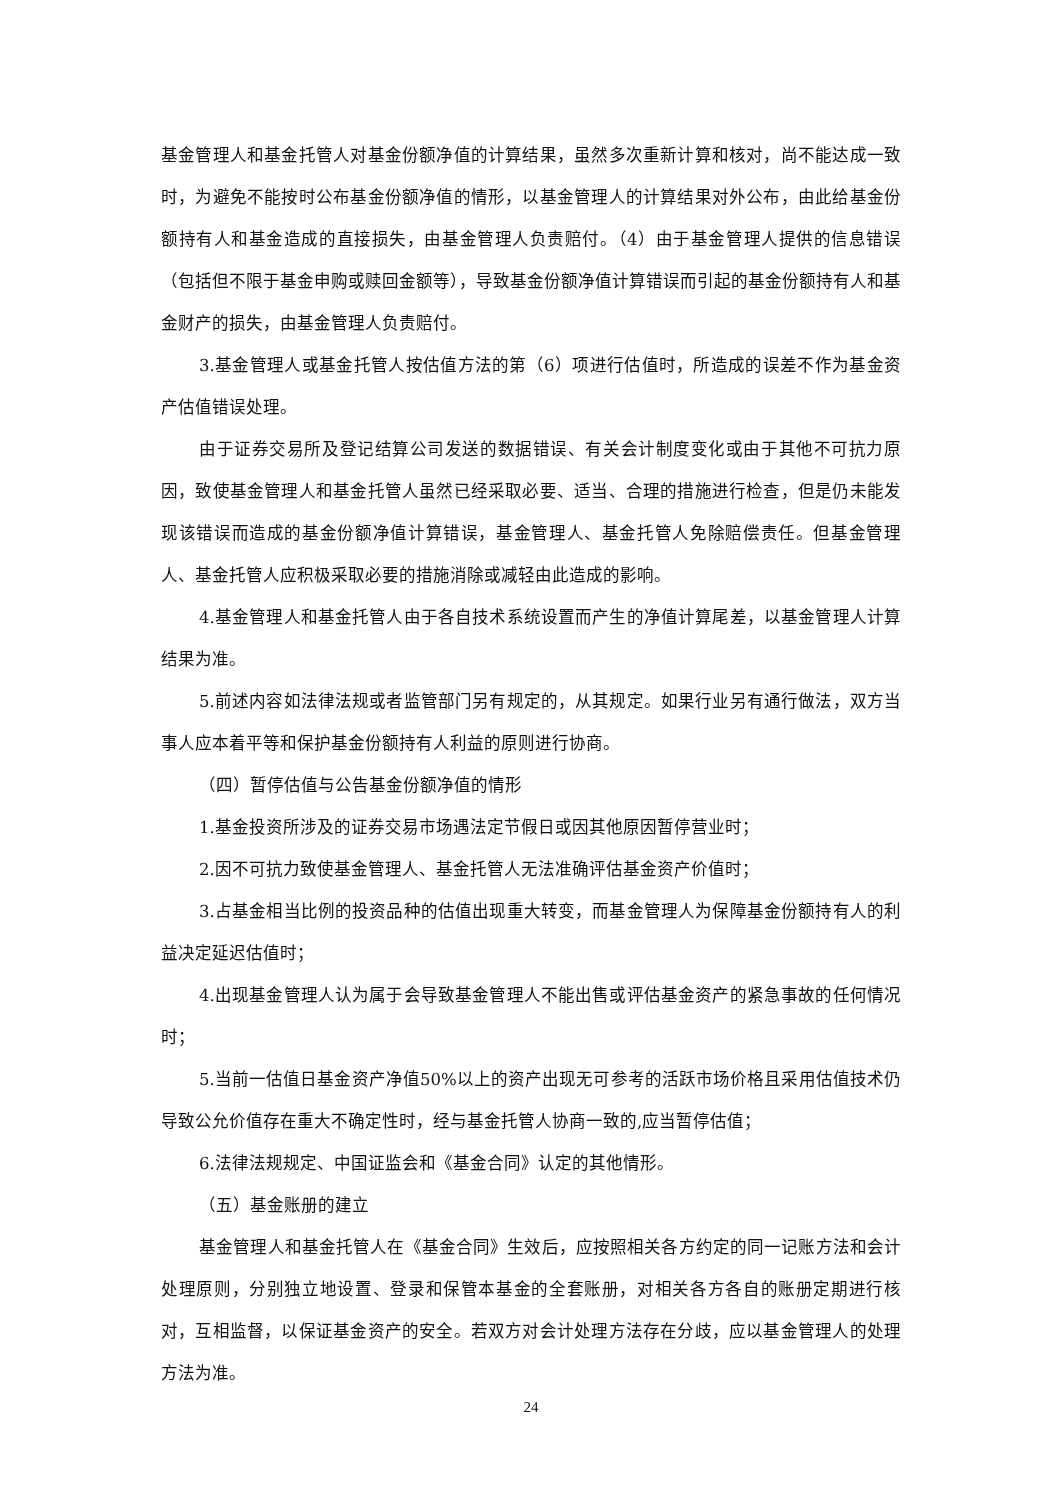基金管理人和基金托管人对基金份额净值的计算结果，虽然多次重新计算和核对，尚不能达成一致时，为避免不能按时公布基金份额净值的情形，以基金管理人的计算结果对外公布，由此给基金份额持有人和基金造成的直接损失，由基金管理人负责赔付。（4）由于基金管理人提供的信息错误（包括但不限于基金申购或赎回金额等），导致基金份额净值计算错误而引起的基金份额持有人和基金财产的损失，由基金管理人负责赔付。
3.基金管理人或基金托管人按估值方法的第（6）项进行估值时，所造成的误差不作为基金资产估值错误处理。
由于证券交易所及登记结算公司发送的数据错误、有关会计制度变化或由于其他不可抗力原因，致使基金管理人和基金托管人虽然已经采取必要、适当、合理的措施进行检查，但是仍未能发现该错误而造成的基金份额净值计算错误，基金管理人、基金托管人免除赔偿责任。但基金管理人、基金托管人应积极采取必要的措施消除或减轻由此造成的影响。
4.基金管理人和基金托管人由于各自技术系统设置而产生的净值计算尾差，以基金管理人计算结果为准。
5.前述内容如法律法规或者监管部门另有规定的，从其规定。如果行业另有通行做法，双方当事人应本着平等和保护基金份额持有人利益的原则进行协商。
（四）暂停估值与公告基金份额净值的情形
1.基金投资所涉及的证券交易市场遇法定节假日或因其他原因暂停营业时；
2.因不可抗力致使基金管理人、基金托管人无法准确评估基金资产价值时；
3.占基金相当比例的投资品种的估值出现重大转变，而基金管理人为保障基金份额持有人的利益决定延迟估值时；
4.出现基金管理人认为属于会导致基金管理人不能出售或评估基金资产的紧急事故的任何情况时；
5.当前一估值日基金资产净值50%以上的资产出现无可参考的活跃市场价格且采用估值技术仍导致公允价值存在重大不确定性时，经与基金托管人协商一致的,应当暂停估值；
6.法律法规规定、中国证监会和《基金合同》认定的其他情形。
（五）基金账册的建立
基金管理人和基金托管人在《基金合同》生效后，应按照相关各方约定的同一记账方法和会计处理原则，分别独立地设置、登录和保管本基金的全套账册，对相关各方各自的账册定期进行核对，互相监督，以保证基金资产的安全。若双方对会计处理方法存在分歧，应以基金管理人的处理方法为准。
24